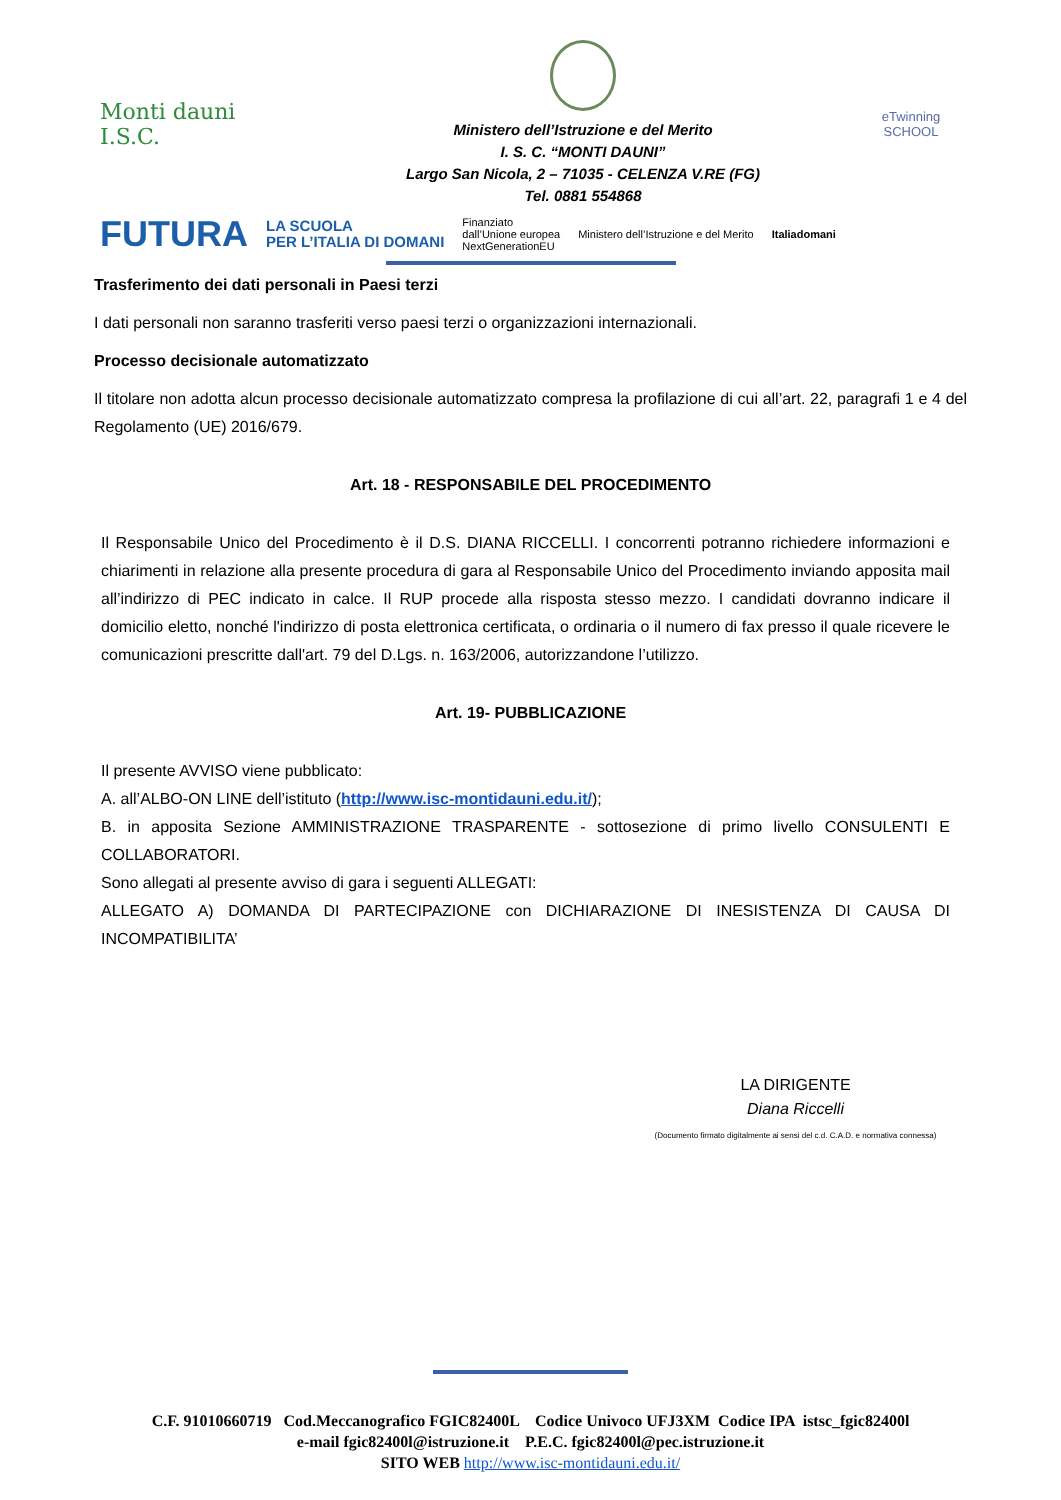Monti dauni
I.S.C.
Ministero dell’Istruzione e del Merito
I. S. C. “MONTI DAUNI”
Largo San Nicola, 2 – 71035 - CELENZA V.RE (FG)
Tel. 0881 554868
eTwinning
SCHOOL
FUTURA LA SCUOLA
PER L’ITALIA DI DOMANI Finanziato
dall’Unione europea
NextGenerationEU Ministero dell’Istruzione e del Merito Italiadomani
Trasferimento dei dati personali in Paesi terzi
I dati personali non saranno trasferiti verso paesi terzi o organizzazioni internazionali.
Processo decisionale automatizzato
Il titolare non adotta alcun processo decisionale automatizzato compresa la profilazione di cui all’art. 22, paragrafi 1 e 4 del Regolamento (UE) 2016/679.
Art. 18 - RESPONSABILE DEL PROCEDIMENTO
Il Responsabile Unico del Procedimento è il D.S. DIANA RICCELLI. I concorrenti potranno richiedere informazioni e chiarimenti in relazione alla presente procedura di gara al Responsabile Unico del Procedimento inviando apposita mail all’indirizzo di PEC indicato in calce. Il RUP procede alla risposta stesso mezzo. I candidati dovranno indicare il domicilio eletto, nonché l'indirizzo di posta elettronica certificata, o ordinaria o il numero di fax presso il quale ricevere le comunicazioni prescritte dall'art. 79 del D.Lgs. n. 163/2006, autorizzandone l’utilizzo.
Art. 19- PUBBLICAZIONE
Il presente AVVISO viene pubblicato:
A. all’ALBO-ON LINE dell’istituto (http://www.isc-montidauni.edu.it/);
B. in apposita Sezione AMMINISTRAZIONE TRASPARENTE - sottosezione di primo livello CONSULENTI E COLLABORATORI.
Sono allegati al presente avviso di gara i seguenti ALLEGATI:
ALLEGATO A) DOMANDA DI PARTECIPAZIONE con DICHIARAZIONE DI INESISTENZA DI CAUSA DI INCOMPATIBILITA’
LA DIRIGENTE
Diana Riccelli
(Documento firmato digitalmente ai sensi del c.d. C.A.D. e normativa connessa)
C.F. 91010660719 Cod.Meccanografico FGIC82400L Codice Univoco UFJ3XM Codice IPA istsc_fgic82400l
e-mail fgic82400l@istruzione.it P.E.C. fgic82400l@pec.istruzione.it
SITO WEB http://www.isc-montidauni.edu.it/